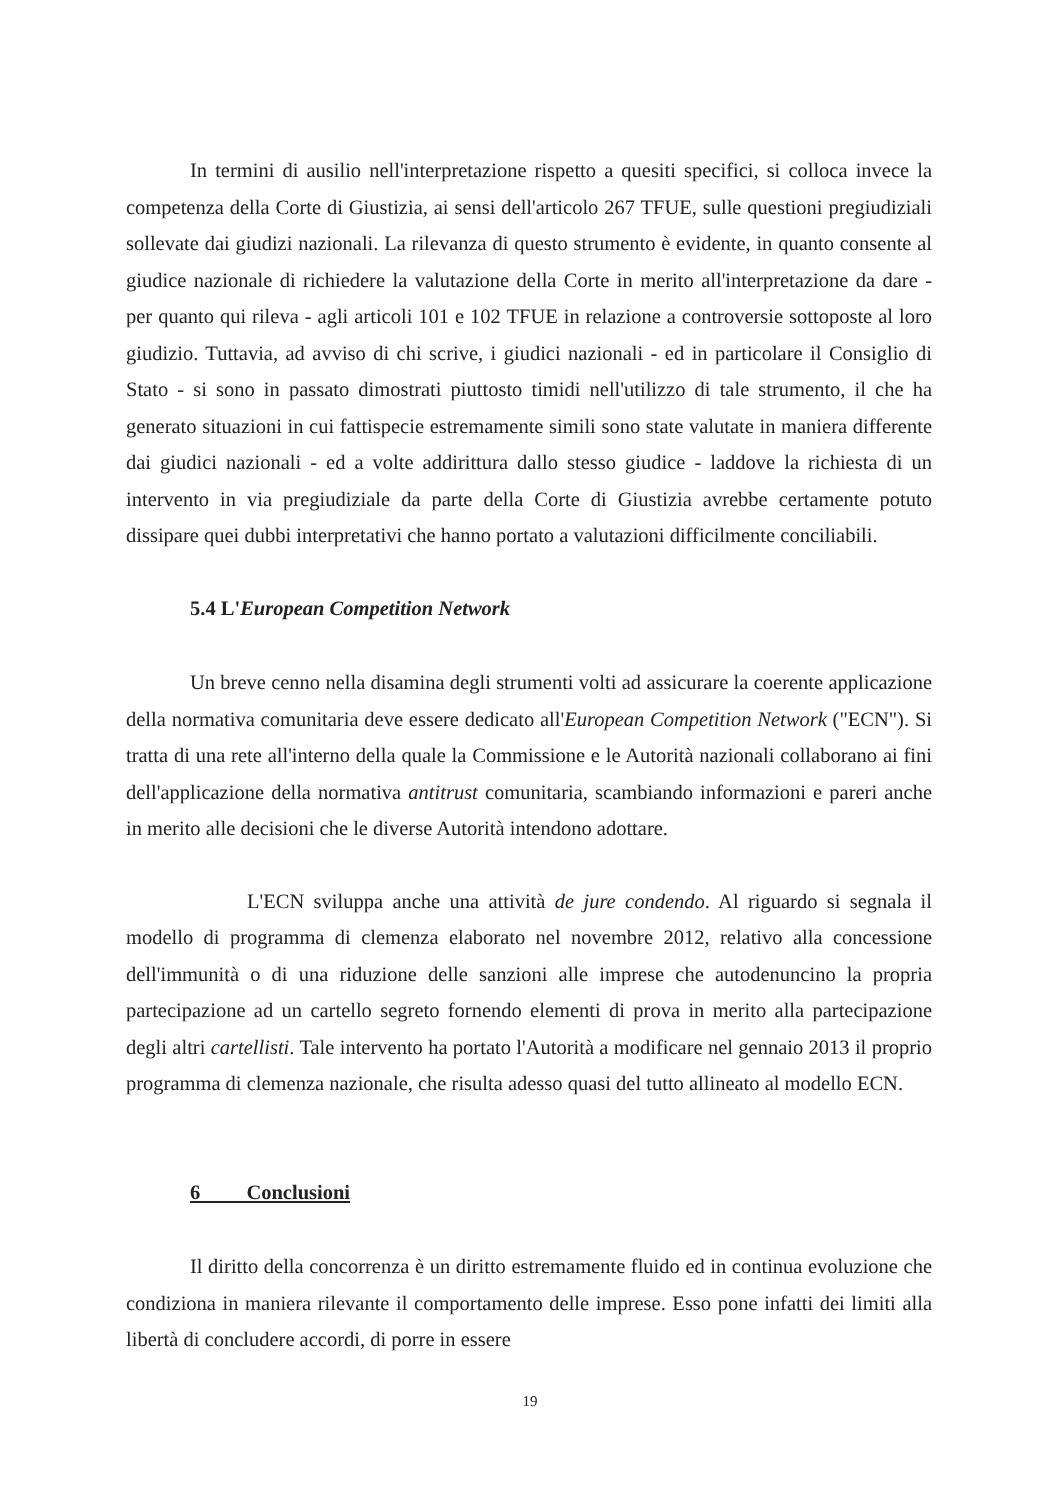In termini di ausilio nell'interpretazione rispetto a quesiti specifici, si colloca invece la competenza della Corte di Giustizia, ai sensi dell'articolo 267 TFUE, sulle questioni pregiudiziali sollevate dai giudizi nazionali. La rilevanza di questo strumento è evidente, in quanto consente al giudice nazionale di richiedere la valutazione della Corte in merito all'interpretazione da dare - per quanto qui rileva - agli articoli 101 e 102 TFUE in relazione a controversie sottoposte al loro giudizio. Tuttavia, ad avviso di chi scrive, i giudici nazionali - ed in particolare il Consiglio di Stato - si sono in passato dimostrati piuttosto timidi nell'utilizzo di tale strumento, il che ha generato situazioni in cui fattispecie estremamente simili sono state valutate in maniera differente dai giudici nazionali - ed a volte addirittura dallo stesso giudice - laddove la richiesta di un intervento in via pregiudiziale da parte della Corte di Giustizia avrebbe certamente potuto dissipare quei dubbi interpretativi che hanno portato a valutazioni difficilmente conciliabili.
5.4 L'European Competition Network
Un breve cenno nella disamina degli strumenti volti ad assicurare la coerente applicazione della normativa comunitaria deve essere dedicato all'European Competition Network ("ECN"). Si tratta di una rete all'interno della quale la Commissione e le Autorità nazionali collaborano ai fini dell'applicazione della normativa antitrust comunitaria, scambiando informazioni e pareri anche in merito alle decisioni che le diverse Autorità intendono adottare.
L'ECN sviluppa anche una attività de jure condendo. Al riguardo si segnala il modello di programma di clemenza elaborato nel novembre 2012, relativo alla concessione dell'immunità o di una riduzione delle sanzioni alle imprese che autodenuncino la propria partecipazione ad un cartello segreto fornendo elementi di prova in merito alla partecipazione degli altri cartellisti. Tale intervento ha portato l'Autorità a modificare nel gennaio 2013 il proprio programma di clemenza nazionale, che risulta adesso quasi del tutto allineato al modello ECN.
6 Conclusioni
Il diritto della concorrenza è un diritto estremamente fluido ed in continua evoluzione che condiziona in maniera rilevante il comportamento delle imprese. Esso pone infatti dei limiti alla libertà di concludere accordi, di porre in essere
19